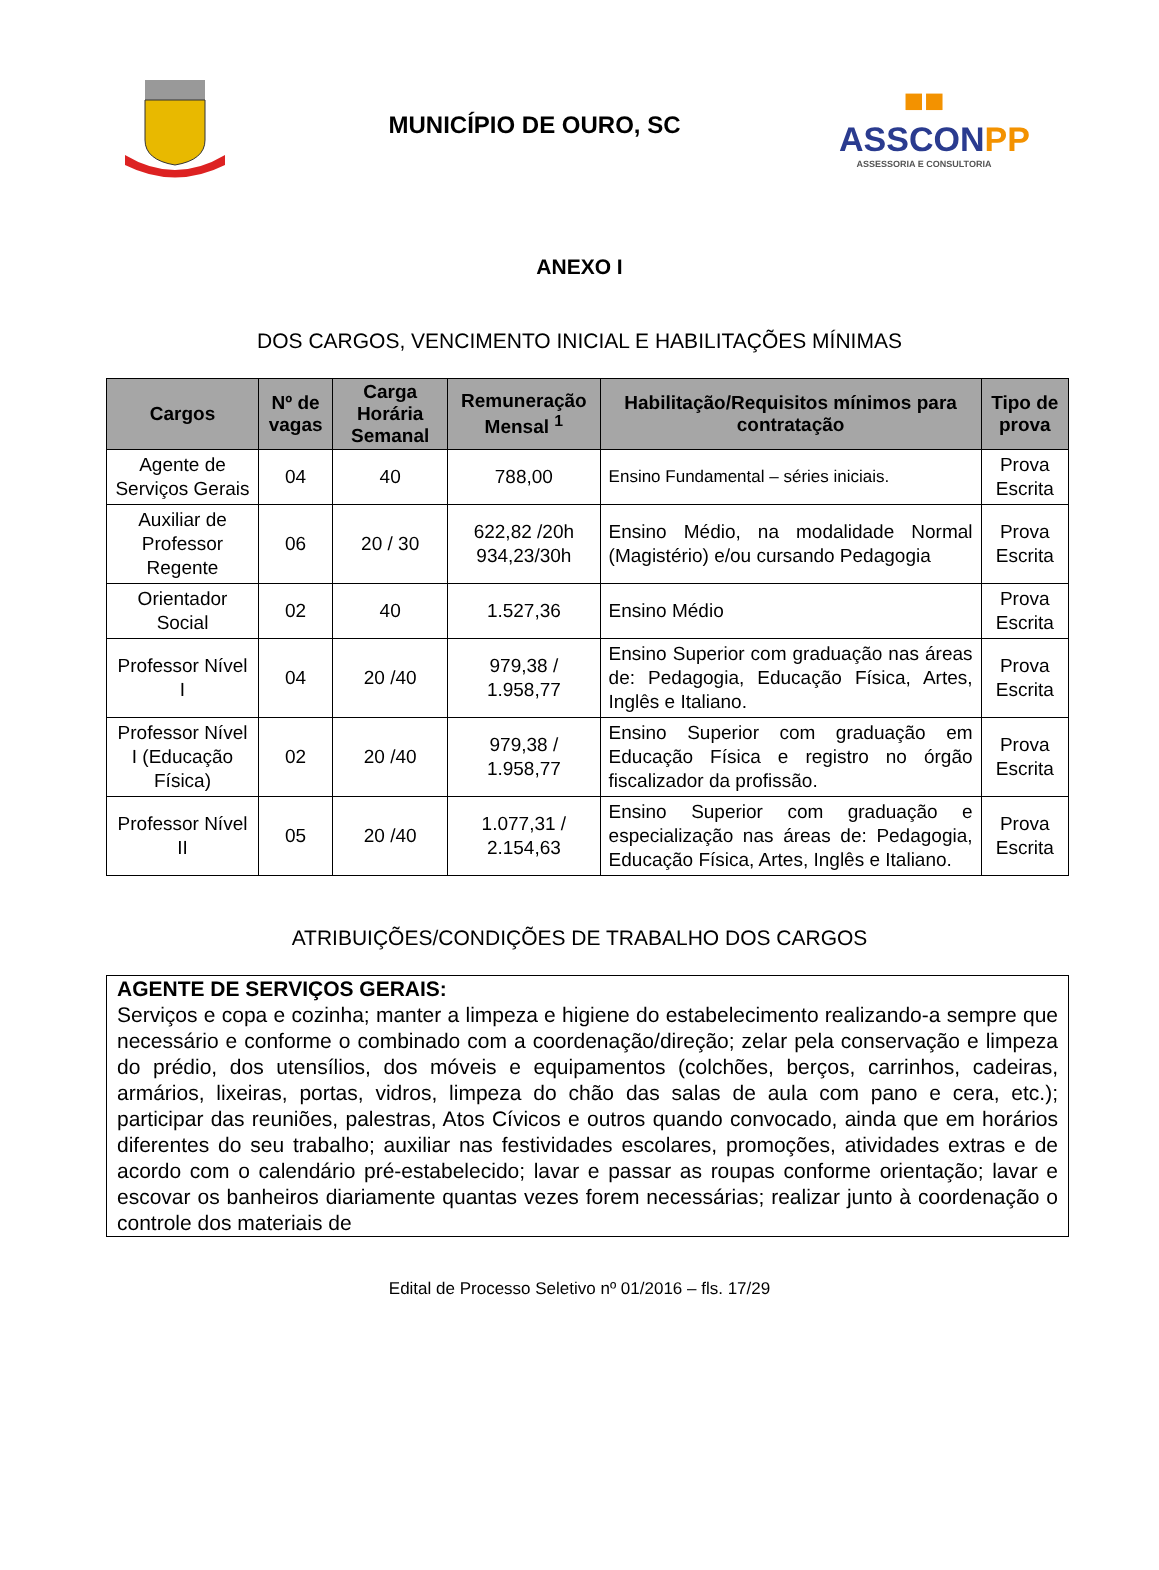MUNICÍPIO DE OURO, SC
■■
ASSCONPP
ASSESSORIA E CONSULTORIA
ANEXO I
DOS CARGOS, VENCIMENTO INICIAL E HABILITAÇÕES MÍNIMAS
| Cargos | Nº de vagas | Carga Horária Semanal | Remuneração Mensal <sup>1</sup> | Habilitação/Requisitos mínimos para contratação | Tipo de prova |
| --- | --- | --- | --- | --- | --- |
| Agente de Serviços Gerais | 04 | 40 | 788,00 | Ensino Fundamental – séries iniciais. | Prova Escrita |
| Auxiliar de Professor Regente | 06 | 20 / 30 | 622,82 /20h 934,23/30h | Ensino Médio, na modalidade Normal (Magistério) e/ou cursando Pedagogia | Prova Escrita |
| Orientador Social | 02 | 40 | 1.527,36 | Ensino Médio | Prova Escrita |
| Professor Nível I | 04 | 20 /40 | 979,38 / 1.958,77 | Ensino Superior com graduação nas áreas de: Pedagogia, Educação Física, Artes, Inglês e Italiano. | Prova Escrita |
| Professor Nível I (Educação Física) | 02 | 20 /40 | 979,38 / 1.958,77 | Ensino Superior com graduação em Educação Física e registro no órgão fiscalizador da profissão. | Prova Escrita |
| Professor Nível II | 05 | 20 /40 | 1.077,31 / 2.154,63 | Ensino Superior com graduação e especialização nas áreas de: Pedagogia, Educação Física, Artes, Inglês e Italiano. | Prova Escrita |
ATRIBUIÇÕES/CONDIÇÕES DE TRABALHO DOS CARGOS
AGENTE DE SERVIÇOS GERAIS:
Serviços e copa e cozinha; manter a limpeza e higiene do estabelecimento realizando-a sempre que necessário e conforme o combinado com a coordenação/direção; zelar pela conservação e limpeza do prédio, dos utensílios, dos móveis e equipamentos (colchões, berços, carrinhos, cadeiras, armários, lixeiras, portas, vidros, limpeza do chão das salas de aula com pano e cera, etc.); participar das reuniões, palestras, Atos Cívicos e outros quando convocado, ainda que em horários diferentes do seu trabalho; auxiliar nas festividades escolares, promoções, atividades extras e de acordo com o calendário pré-estabelecido; lavar e passar as roupas conforme orientação; lavar e escovar os banheiros diariamente quantas vezes forem necessárias; realizar junto à coordenação o controle dos materiais de
Edital de Processo Seletivo nº 01/2016 – fls. 17/29